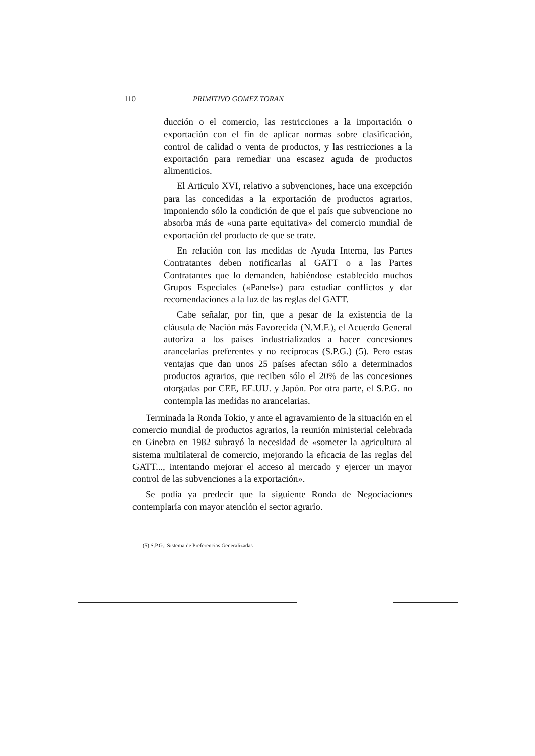110 PRIMITIVO GOMEZ TORAN
ducción o el comercio, las restricciones a la importación o exportación con el fin de aplicar normas sobre clasificación, control de calidad o venta de productos, y las restricciones a la exportación para remediar una escasez aguda de productos alimenticios.
El Articulo XVI, relativo a subvenciones, hace una excepción para las concedidas a la exportación de productos agrarios, imponiendo sólo la condición de que el país que subvencione no absorba más de «una parte equitativa» del comercio mundial de exportación del producto de que se trate.
En relación con las medidas de Ayuda Interna, las Partes Contratantes deben notificarlas al GATT o a las Partes Contratantes que lo demanden, habiéndose establecido muchos Grupos Especiales («Panels») para estudiar conflictos y dar recomendaciones a la luz de las reglas del GATT.
Cabe señalar, por fin, que a pesar de la existencia de la cláusula de Nación más Favorecida (N.M.F.), el Acuerdo General autoriza a los países industrializados a hacer concesiones arancelarias preferentes y no recíprocas (S.P.G.) (5). Pero estas ventajas que dan unos 25 países afectan sólo a determinados productos agrarios, que reciben sólo el 20% de las concesiones otorgadas por CEE, EE.UU. y Japón. Por otra parte, el S.P.G. no contempla las medidas no arancelarias.
Terminada la Ronda Tokio, y ante el agravamiento de la situación en el comercio mundial de productos agrarios, la reunión ministerial celebrada en Ginebra en 1982 subrayó la necesidad de «someter la agricultura al sistema multilateral de comercio, mejorando la eficacia de las reglas del GATT..., intentando mejorar el acceso al mercado y ejercer un mayor control de las subvenciones a la exportación».
Se podía ya predecir que la siguiente Ronda de Negociaciones contemplaría con mayor atención el sector agrario.
(5) S.P.G.: Sistema de Preferencias Generalizadas